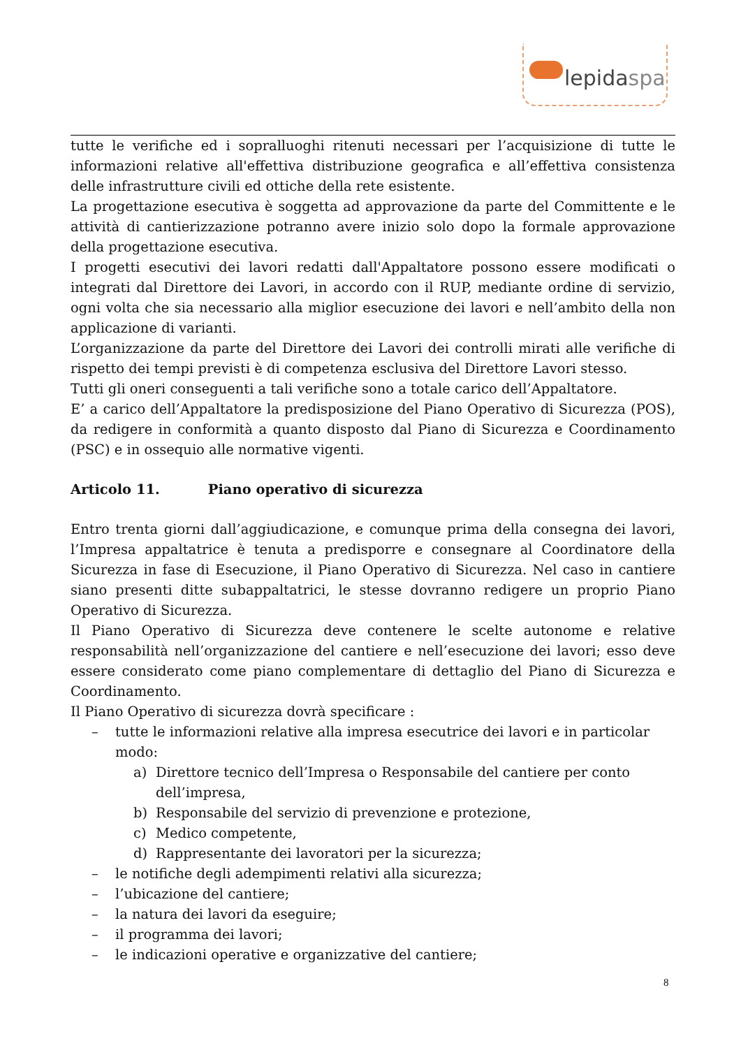lepidaspa
tutte le verifiche ed i sopralluoghi ritenuti necessari per l’acquisizione di tutte le informazioni relative all'effettiva distribuzione geografica e all’effettiva consistenza delle infrastrutture civili ed ottiche della rete esistente.
La progettazione esecutiva è soggetta ad approvazione da parte del Committente e le attività di cantierizzazione potranno avere inizio solo dopo la formale approvazione della progettazione esecutiva.
I progetti esecutivi dei lavori redatti dall'Appaltatore possono essere modificati o integrati dal Direttore dei Lavori, in accordo con il RUP, mediante ordine di servizio, ogni volta che sia necessario alla miglior esecuzione dei lavori e nell’ambito della non applicazione di varianti.
L’organizzazione da parte del Direttore dei Lavori dei controlli mirati alle verifiche di rispetto dei tempi previsti è di competenza esclusiva del Direttore Lavori stesso.
Tutti gli oneri conseguenti a tali verifiche sono a totale carico dell’Appaltatore.
E’ a carico dell’Appaltatore la predisposizione del Piano Operativo di Sicurezza (POS), da redigere in conformità a quanto disposto dal Piano di Sicurezza e Coordinamento (PSC) e in ossequio alle normative vigenti.
Articolo 11. Piano operativo di sicurezza
Entro trenta giorni dall’aggiudicazione, e comunque prima della consegna dei lavori, l’Impresa appaltatrice è tenuta a predisporre e consegnare al Coordinatore della Sicurezza in fase di Esecuzione, il Piano Operativo di Sicurezza. Nel caso in cantiere siano presenti ditte subappaltatrici, le stesse dovranno redigere un proprio Piano Operativo di Sicurezza.
Il Piano Operativo di Sicurezza deve contenere le scelte autonome e relative responsabilità nell’organizzazione del cantiere e nell’esecuzione dei lavori; esso deve essere considerato come piano complementare di dettaglio del Piano di Sicurezza e Coordinamento.
Il Piano Operativo di sicurezza dovrà specificare :
– tutte le informazioni relative alla impresa esecutrice dei lavori e in particolar modo:
a) Direttore tecnico dell’Impresa o Responsabile del cantiere per conto dell’impresa,
b) Responsabile del servizio di prevenzione e protezione,
c) Medico competente,
d) Rappresentante dei lavoratori per la sicurezza;
– le notifiche degli adempimenti relativi alla sicurezza;
– l’ubicazione del cantiere;
– la natura dei lavori da eseguire;
– il programma dei lavori;
– le indicazioni operative e organizzative del cantiere;
8